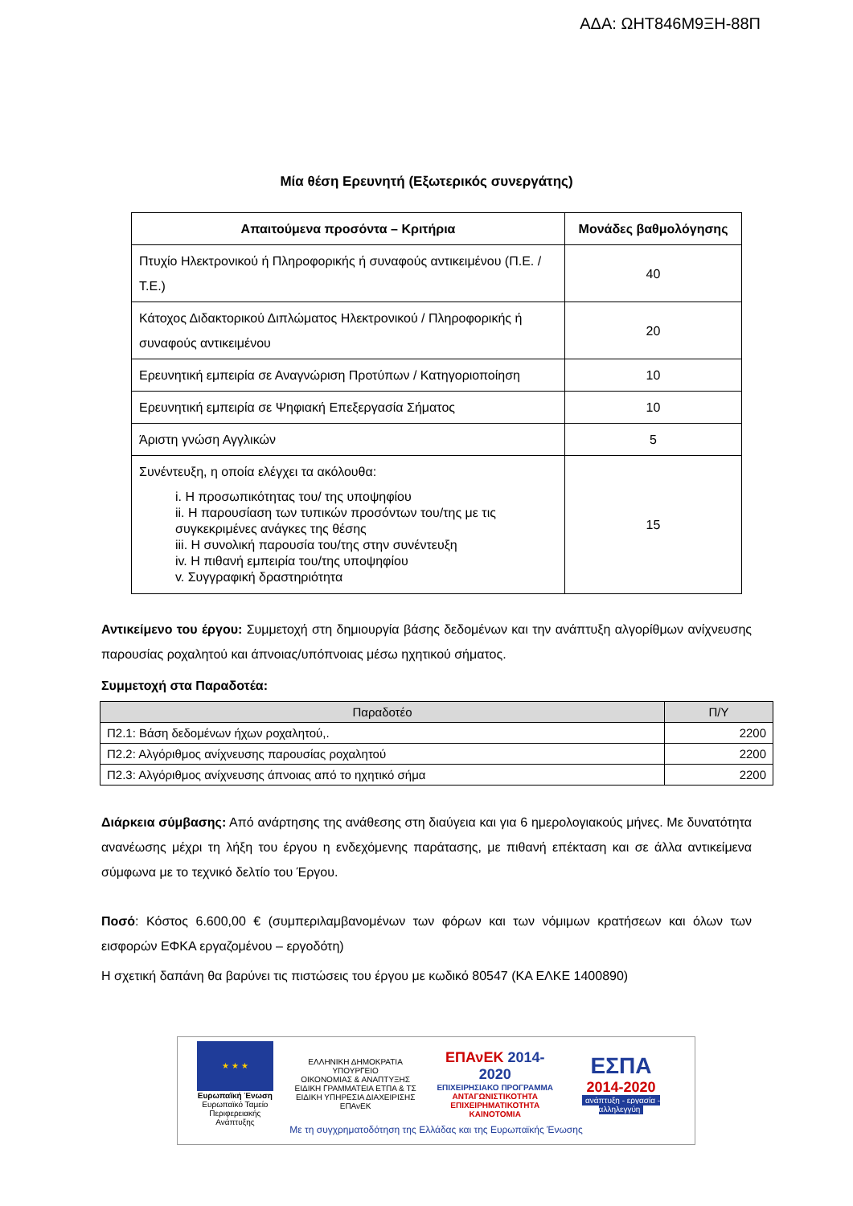ΑΔΑ: ΩΗΤ846Μ9ΞΗ-88Π
Μία θέση Ερευνητή (Εξωτερικός συνεργάτης)
| Απαιτούμενα προσόντα – Κριτήρια | Μονάδες βαθμολόγησης |
| --- | --- |
| Πτυχίο Ηλεκτρονικού ή Πληροφορικής ή συναφούς αντικειμένου (Π.Ε. /Τ.Ε.) | 40 |
| Κάτοχος Διδακτορικού Διπλώματος Ηλεκτρονικού / Πληροφορικής ή συναφούς αντικειμένου | 20 |
| Ερευνητική εμπειρία σε Αναγνώριση Προτύπων / Κατηγοριοποίηση | 10 |
| Ερευνητική εμπειρία σε Ψηφιακή Επεξεργασία Σήματος | 10 |
| Άριστη γνώση Αγγλικών | 5 |
| Συνέντευξη, η οποία ελέγχει τα ακόλουθα: i. Η προσωπικότητας του/ της υποψηφίου ii. Η παρουσίαση των τυπικών προσόντων του/της με τις συγκεκριμένες ανάγκες της θέσης iii. Η συνολική παρουσία του/της στην συνέντευξη iv. Η πιθανή εμπειρία του/της υποψηφίου v. Συγγραφική δραστηριότητα | 15 |
Αντικείμενο του έργου: Συμμετοχή στη δημιουργία βάσης δεδομένων και την ανάπτυξη αλγορίθμων ανίχνευσης παρουσίας ροχαλητού και άπνοιας/υπόπνοιας μέσω ηχητικού σήματος.
Συμμετοχή στα Παραδοτέα:
| Παραδοτέο | Π/Υ |
| --- | --- |
| Π2.1: Βάση δεδομένων ήχων ροχαλητού,. | 2200 |
| Π2.2: Αλγόριθμος ανίχνευσης παρουσίας ροχαλητού | 2200 |
| Π2.3: Αλγόριθμος ανίχνευσης άπνοιας από το ηχητικό σήμα | 2200 |
Διάρκεια σύμβασης: Από ανάρτησης της ανάθεσης στη διαύγεια και για 6 ημερολογιακούς μήνες. Με δυνατότητα ανανέωσης μέχρι τη λήξη του έργου η ενδεχόμενης παράτασης, με πιθανή επέκταση και σε άλλα αντικείμενα σύμφωνα με το τεχνικό δελτίο του Έργου.
Ποσό: Κόστος 6.600,00 € (συμπεριλαμβανομένων των φόρων και των νόμιμων κρατήσεων και όλων των εισφορών ΕΦΚΑ εργαζομένου – εργοδότη)
Η σχετική δαπάνη θα βαρύνει τις πιστώσεις του έργου με κωδικό 80547 (ΚΑ ΕΛΚΕ 1400890)
★ ★ ★
Ευρωπαϊκή Ένωση
Ευρωπαϊκό Ταμείο
Περιφερειακής Ανάπτυξης
ΕΛΛΗΝΙΚΗ ΔΗΜΟΚΡΑΤΙΑ
ΥΠΟΥΡΓΕΙΟ
ΟΙΚΟΝΟΜΙΑΣ & ΑΝΑΠΤΥΞΗΣ
ΕΙΔΙΚΗ ΓΡΑΜΜΑΤΕΙΑ ΕΤΠΑ & ΤΣ
ΕΙΔΙΚΗ ΥΠΗΡΕΣΙΑ ΔΙΑΧΕΙΡΙΣΗΣ ΕΠΑνΕΚ
ΕΠΑνΕΚ 2014-2020
ΕΠΙΧΕΙΡΗΣΙΑΚΟ ΠΡΟΓΡΑΜΜΑ
ΑΝΤΑΓΩΝΙΣΤΙΚΟΤΗΤΑ
ΕΠΙΧΕΙΡΗΜΑΤΙΚΟΤΗΤΑ
ΚΑΙΝΟΤΟΜΙΑ
ΕΣΠΑ
2014-2020
ανάπτυξη - εργασία - αλληλεγγύη
Με τη συγχρηματοδότηση της Ελλάδας και της Ευρωπαϊκής Ένωσης